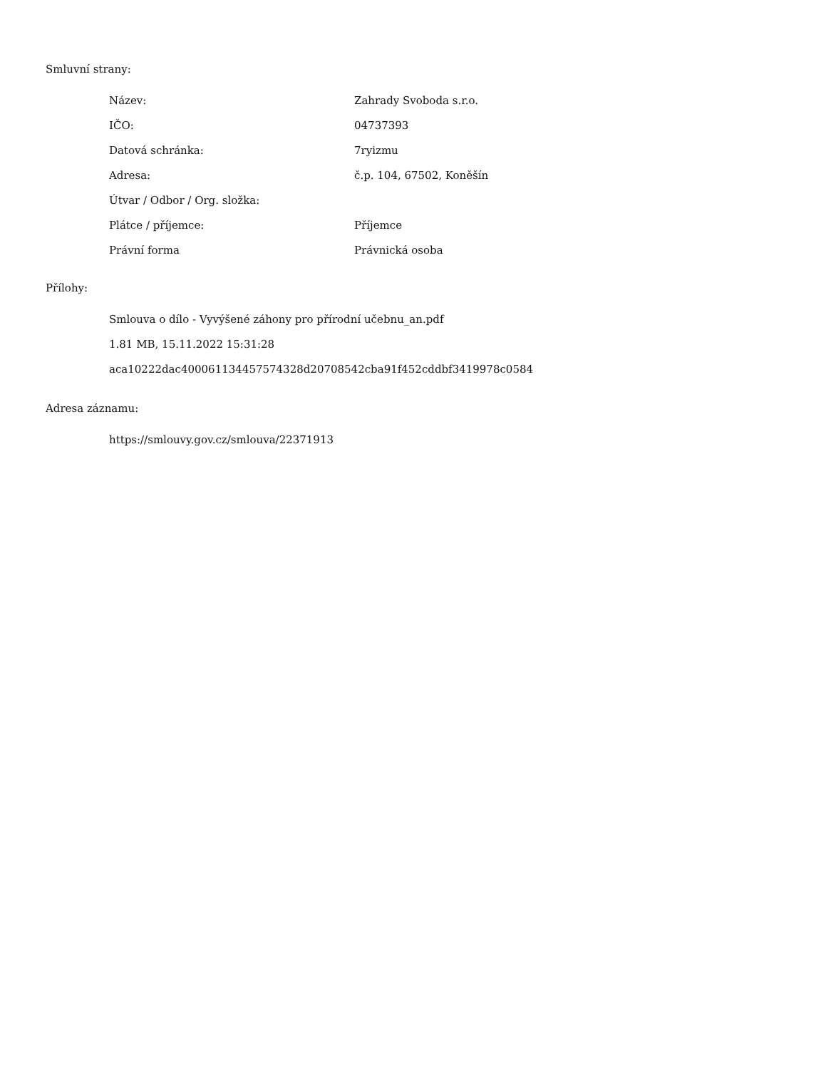Smluvní strany:
| Název: | Zahrady Svoboda s.r.o. |
| IČO: | 04737393 |
| Datová schránka: | 7ryizmu |
| Adresa: | č.p. 104, 67502, Koněšín |
| Útvar / Odbor / Org. složka: | |
| Plátce / příjemce: | Příjemce |
| Právní forma | Právnická osoba |
Přílohy:
Smlouva o dílo - Vyvýšené záhony pro přírodní učebnu_an.pdf
1.81 MB, 15.11.2022 15:31:28
aca10222dac400061134457574328d20708542cba91f452cddbf3419978c0584
Adresa záznamu:
https://smlouvy.gov.cz/smlouva/22371913